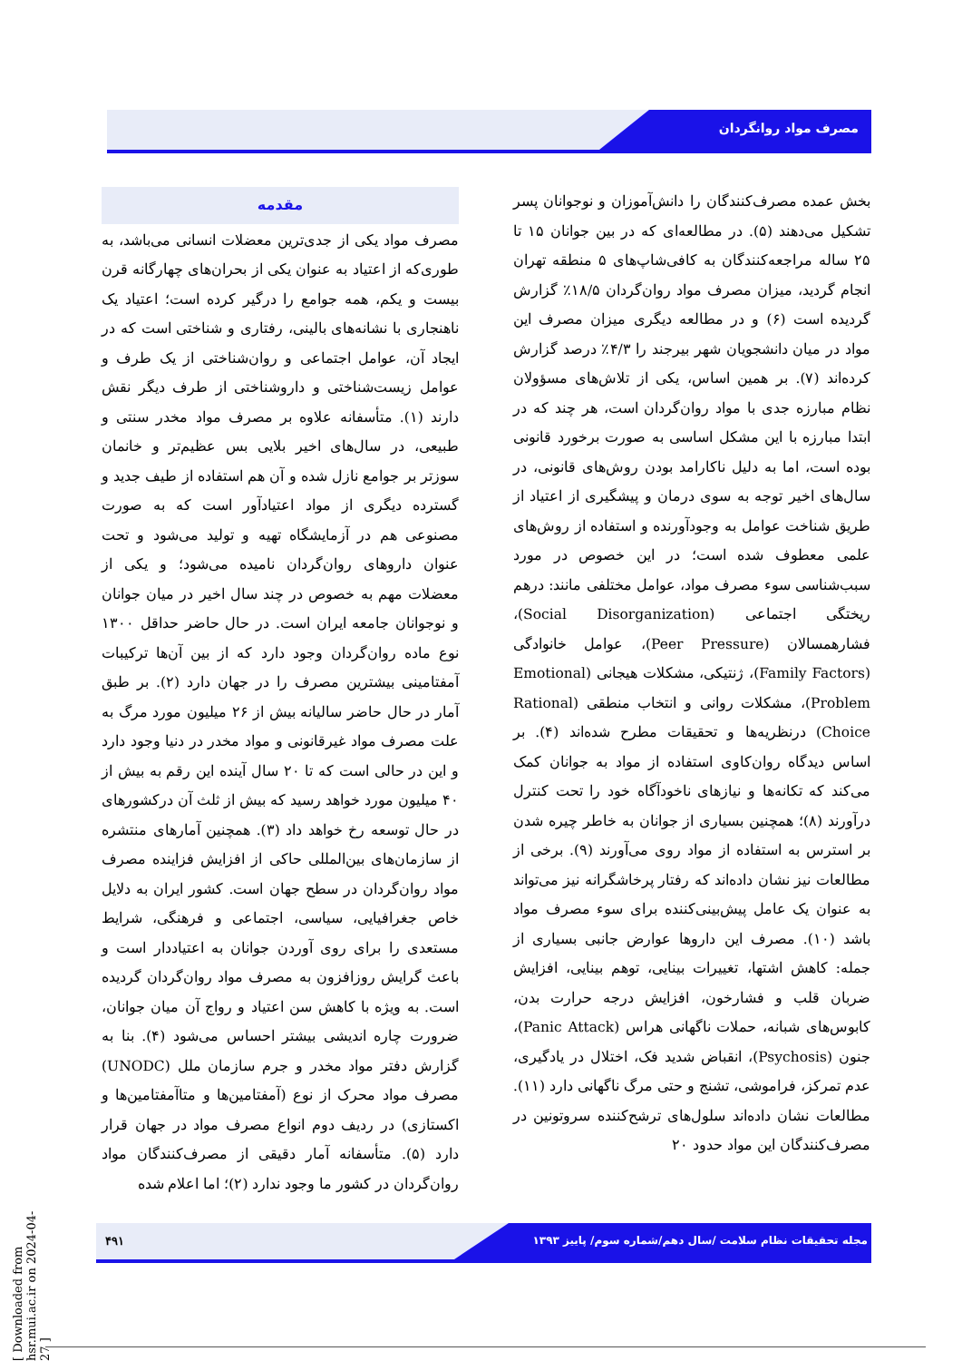مصرف مواد روانگردان
مقدمه
مصرف مواد یکی از جدی‌ترین معضلات انسانی می‌باشد، به طوری‌که از اعتیاد به عنوان یکی از بحران‌های چهارگانه قرن بیست و یکم، همه جوامع را درگیر کرده است؛ اعتیاد یک ناهنجاری با نشانه‌های بالینی، رفتاری و شناختی است که در ایجاد آن، عوامل اجتماعی و روان‌شناختی از یک طرف و عوامل زیست‌شناختی و داروشناختی از طرف دیگر نقش دارند (۱). متأسفانه علاوه بر مصرف مواد مخدر سنتی و طبیعی، در سال‌های اخیر بلایی بس عظیم‌تر و خانمان سوزتر بر جوامع نازل شده و آن هم استفاده از طیف جدید و گسترده دیگری از مواد اعتیادآور است که به صورت مصنوعی هم در آزمایشگاه تهیه و تولید می‌شود و تحت عنوان داروهای روان‌گردان نامیده می‌شود؛ و یکی از معضلات مهم به خصوص در چند سال اخیر در میان جوانان و نوجوانان جامعه ایران است. در حال حاضر حداقل ۱۳۰۰ نوع ماده روان‌گردان وجود دارد که از بین آن‌ها ترکیبات آمفتامینی بیشترین مصرف را در جهان دارد (۲). بر طبق آمار در حال حاضر سالیانه بیش از ۲۶ میلیون مورد مرگ به علت مصرف مواد غیرقانونی و مواد مخدر در دنیا وجود دارد و این در حالی است که تا ۲۰ سال آینده این رقم به بیش از ۴۰ میلیون مورد خواهد رسید که بیش از ثلث آن درکشورهای در حال توسعه رخ خواهد داد (۳). همچنین آمارهای منتشره از سازمان‌های بین‌المللی حاکی از افزایش فزاینده مصرف مواد روان‌گردان در سطح جهان است. کشور ایران به دلایل خاص جغرافیایی، سیاسی، اجتماعی و فرهنگی، شرایط مستعدی را برای روی آوردن جوانان به اعتیاددار است و باعث گرایش روزافزون به مصرف مواد روان‌گردان گردیده است. به ویژه با کاهش سن اعتیاد و رواج آن میان جوانان، ضرورت چاره اندیشی بیشتر احساس می‌شود (۴). بنا به گزارش دفتر مواد مخدر و جرم سازمان ملل (UNODC) مصرف مواد محرک از نوع (آمفتامین‌ها و متاآمفتامین‌ها و اکستازی) در ردیف دوم انواع مصرف مواد در جهان قرار دارد (۵). متأسفانه آمار دقیقی از مصرف‌کنندگان مواد روان‌گردان در کشور ما وجود ندارد (۲)؛ اما اعلام شده
بخش عمده مصرف‌کنندگان را دانش‌آموزان و نوجوانان پسر تشکیل می‌دهند (۵). در مطالعه‌ای که در بین جوانان ۱۵ تا ۲۵ ساله مراجعه‌کنندگان به کافی‌شاپ‌های ۵ منطقه تهران انجام گردید، میزان مصرف مواد روان‌گردان ۱۸/۵٪ گزارش گردیده است (۶) و در مطالعه دیگری میزان مصرف این مواد در میان دانشجویان شهر بیرجند را ۴/۳٪ درصد گزارش کرده‌اند (۷). بر همین اساس، یکی از تلاش‌های مسؤولان نظام مبارزه جدی با مواد روان‌گردان است، هر چند که در ابتدا مبارزه با این مشکل اساسی به صورت برخورد قانونی بوده است، اما به دلیل ناکارامد بودن روش‌های قانونی، در سال‌های اخیر توجه به سوی درمان و پیشگیری از اعتیاد از طریق شناخت عوامل به وجودآورنده و استفاده از روش‌های علمی معطوف شده است؛ در این خصوص در مورد سبب‌شناسی سوء مصرف مواد، عوامل مختلفی مانند: درهم ریختگی اجتماعی (Social Disorganization)، فشارهمسالان (Peer Pressure)، عوامل خانوادگی (Family Factors)، ژنتیکی، مشکلات هیجانی (Emotional Problem)، مشکلات روانی و انتخاب منطقی (Rational Choice) درنظریه‌ها و تحقیقات مطرح شده‌اند (۴). بر اساس دیدگاه روان‌کاوی استفاده از مواد به جوانان کمک می‌کند که تکانه‌ها و نیازهای ناخودآگاه خود را تحت کنترل درآورند (۸)؛ همچنین بسیاری از جوانان به خاطر چیره شدن بر استرس به استفاده از مواد روی می‌آورند (۹). برخی از مطالعات نیز نشان داده‌اند که رفتار پرخاشگرانه نیز می‌تواند به عنوان یک عامل پیش‌بینی‌کننده برای سوء مصرف مواد باشد (۱۰). مصرف این داروها عوارض جانبی بسیاری از جمله: کاهش اشتها، تغییرات بینایی، توهم بینایی، افزایش ضربان قلب و فشارخون، افزایش درجه حرارت بدن، کابوس‌های شبانه، حملات ناگهانی هراس (Panic Attack)، جنون (Psychosis)، انقباض شدید فک، اختلال در یادگیری، عدم تمرکز، فراموشی، تشنج و حتی مرگ ناگهانی دارد (۱۱). مطالعات نشان داده‌اند سلول‌های ترشح‌کننده سروتونین در مصرف‌کنندگان این مواد حدود ۲۰
مجله تحقیقات نظام سلامت /سال دهم/شماره سوم/ پاییز ۱۳۹۳
۴۹۱
[ Downloaded from hsr.mui.ac.ir on 2024-04-27 ]